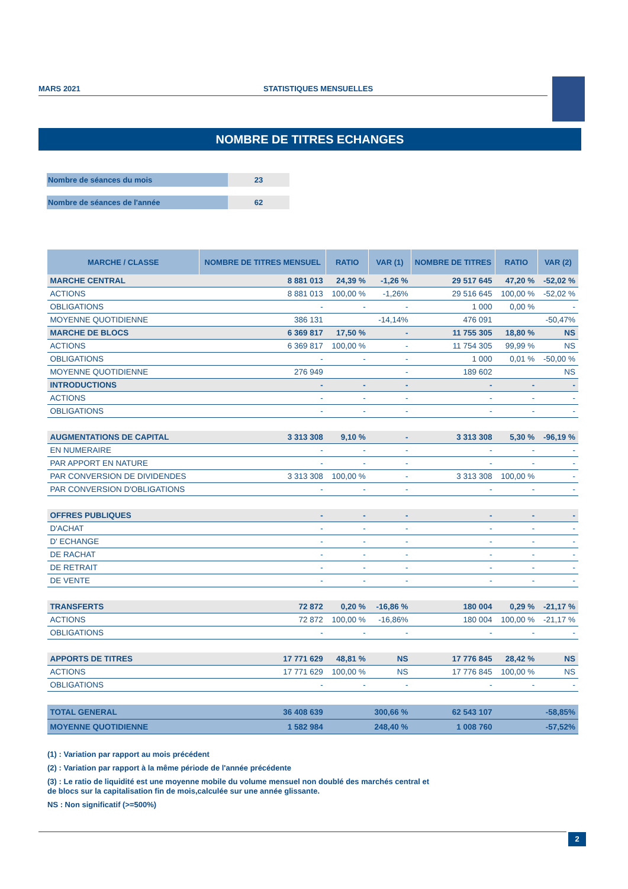MARS 2021 STATISTIQUES MENSUELLES
NOMBRE DE TITRES ECHANGES
Nombre de séances du mois 23
Nombre de séances de l'année 62
| MARCHE / CLASSE | NOMBRE DE TITRES MENSUEL | RATIO | VAR (1) | NOMBRE DE TITRES | RATIO | VAR (2) |
| --- | --- | --- | --- | --- | --- | --- |
| MARCHE CENTRAL | 8 881 013 | 24,39 % | -1,26 % | 29 517 645 | 47,20 % | -52,02 % |
| ACTIONS | 8 881 013 | 100,00 % | -1,26% | 29 516 645 | 100,00 % | -52,02 % |
| OBLIGATIONS | - | - | - | 1 000 | 0,00 % | - |
| MOYENNE QUOTIDIENNE | 386 131 | | -14,14% | 476 091 | | -50,47% |
| MARCHE DE BLOCS | 6 369 817 | 17,50 % | - | 11 755 305 | 18,80 % | NS |
| ACTIONS | 6 369 817 | 100,00 % | - | 11 754 305 | 99,99 % | NS |
| OBLIGATIONS | - | - | - | 1 000 | 0,01 % | -50,00 % |
| MOYENNE QUOTIDIENNE | 276 949 | | - | 189 602 | | NS |
| INTRODUCTIONS | - | - | - | - | - | - |
| ACTIONS | - | - | - | - | - | - |
| OBLIGATIONS | - | - | - | - | - | - |
| AUGMENTATIONS DE CAPITAL | 3 313 308 | 9,10 % | - | 3 313 308 | 5,30 % | -96,19 % |
| EN NUMERAIRE | - | - | - | - | - | - |
| PAR APPORT EN NATURE | - | - | - | - | - | - |
| PAR CONVERSION DE DIVIDENDES | 3 313 308 | 100,00 % | - | 3 313 308 | 100,00 % | - |
| PAR CONVERSION D'OBLIGATIONS | - | - | - | - | - | - |
| OFFRES PUBLIQUES | - | - | - | - | - | - |
| D'ACHAT | - | - | - | - | - | - |
| D' ECHANGE | - | - | - | - | - | - |
| DE RACHAT | - | - | - | - | - | - |
| DE RETRAIT | - | - | - | - | - | - |
| DE VENTE | - | - | - | - | - | - |
| TRANSFERTS | 72 872 | 0,20 % | -16,86 % | 180 004 | 0,29 % | -21,17 % |
| ACTIONS | 72 872 | 100,00 % | -16,86% | 180 004 | 100,00 % | -21,17 % |
| OBLIGATIONS | - | - | - | - | - | - |
| APPORTS DE TITRES | 17 771 629 | 48,81 % | NS | 17 776 845 | 28,42 % | NS |
| ACTIONS | 17 771 629 | 100,00 % | NS | 17 776 845 | 100,00 % | NS |
| OBLIGATIONS | - | - | - | - | - | - |
| TOTAL GENERAL | 36 408 639 | | 300,66 % | 62 543 107 | | -58,85% |
| MOYENNE QUOTIDIENNE | 1 582 984 | | 248,40 % | 1 008 760 | | -57,52% |
(1) : Variation par rapport au mois précédent
(2) : Variation par rapport à la même période de l'année précédente
(3) : Le ratio de liquidité est une moyenne mobile du volume mensuel non doublé des marchés central et
de blocs sur la capitalisation fin de mois,calculée sur une année glissante.
NS : Non significatif (>=500%)
2